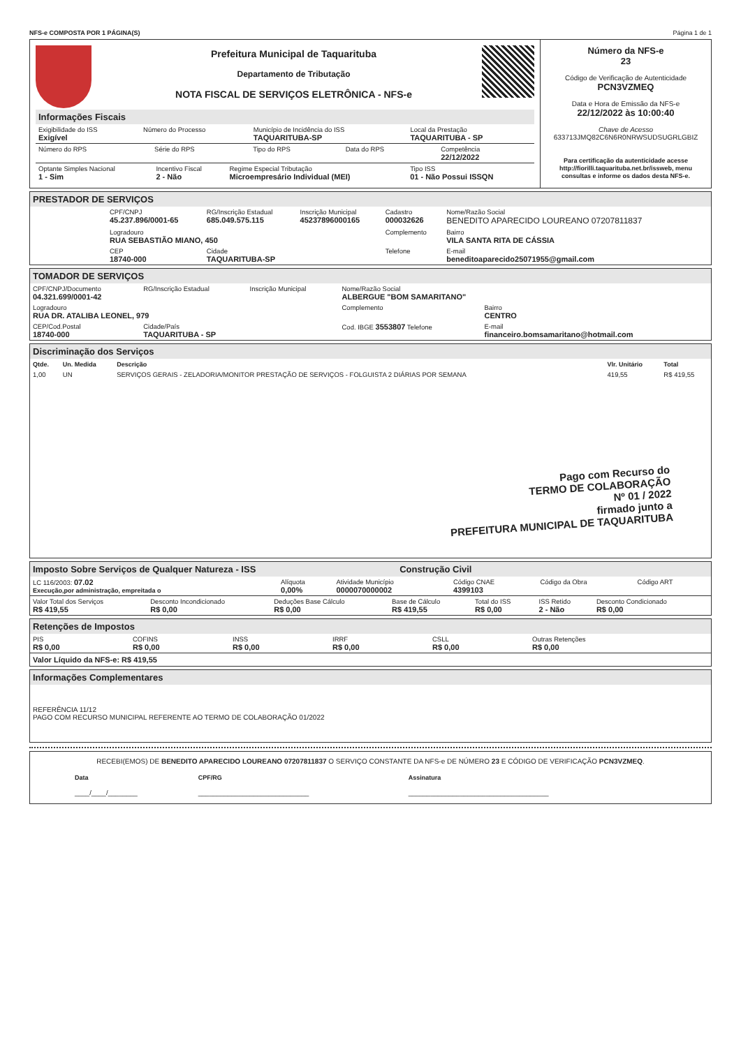NFS-e COMPOSTA POR 1 PÁGINA(S) Página 1 de 1
Prefeitura Municipal de Taquarituba
Departamento de Tributação
NOTA FISCAL DE SERVIÇOS ELETRÔNICA - NFS-e
Informações Fiscais
| Exigibilidade do ISS Exigível | Número do Processo | Município de Incidência do ISS TAQUARITUBA-SP | Local da Prestação TAQUARITUBA - SP |
| Número do RPS | Série do RPS | Tipo do RPS | Data do RPS | Competência 22/12/2022 |
| Optante Simples Nacional 1 - Sim | Incentivo Fiscal 2 - Não | Regime Especial Tributação Microempresário Individual (MEI) | Tipo ISS 01 - Não Possui ISSQN |
Número da NFS-e
23
Código de Verificação de Autenticidade
PCN3VZMEQ
Data e Hora de Emissão da NFS-e
22/12/2022 às 10:00:40
Chave de Acesso
633713JMQ82C6N6R0NRWSUDSUGRLGBIZ
Para certificação da autenticidade acesse http://fiorilli.taquarituba.net.br/issweb, menu consultas e informe os dados desta NFS-e.
PRESTADOR DE SERVIÇOS
| CPF/CNPJ 45.237.896/0001-65 | RG/Inscrição Estadual 685.049.575.115 | Inscrição Municipal 45237896000165 | Cadastro 000032626 | Nome/Razão Social BENEDITO APARECIDO LOUREANO 07207811837 |
| Logradouro RUA SEBASTIÃO MIANO, 450 | | | Complemento | Bairro VILA SANTA RITA DE CÁSSIA |
| CEP 18740-000 | Cidade TAQUARITUBA-SP | | Telefone | E-mail beneditoaparecido25071955@gmail.com |
TOMADOR DE SERVIÇOS
| CPF/CNPJ/Documento 04.321.699/0001-42 | RG/Inscrição Estadual | Inscrição Municipal | Nome/Razão Social ALBERGUE "BOM SAMARITANO" | |
| Logradouro RUA DR. ATALIBA LEONEL, 979 | | | Complemento | Bairro CENTRO |
| CEP/Cod.Postal 18740-000 | Cidade/País TAQUARITUBA - SP | | Cod. IBGE 3553807 Telefone | E-mail financeiro.bomsamaritano@hotmail.com |
Discriminação dos Serviços
| Qtde. | Un. Medida | Descrição | Vlr. Unitário | Total |
| --- | --- | --- | --- | --- |
| 1,00 | UN | SERVIÇOS GERAIS - ZELADORIA/MONITOR PRESTAÇÃO DE SERVIÇOS - FOLGUISTA 2 DIÁRIAS POR SEMANA | 419,55 | R$ 419,55 |
Pago com Recurso do
TERMO DE COLABORAÇÃO
Nº 01 / 2022
firmado junto a
PREFEITURA MUNICIPAL DE TAQUARITUBA
Imposto Sobre Serviços de Qualquer Natureza - ISS Construção Civil
| LC 116/2003: 07.02 Execução,por administração, empreitada o | Alíquota 0,00% | Atividade Município 0000070000002 | Código CNAE 4399103 | Código da Obra | Código ART |
| Valor Total dos Serviços R$ 419,55 | Desconto Incondicionado R$ 0,00 | Deduções Base Cálculo R$ 0,00 | Base de Cálculo R$ 419,55 | Total do ISS R$ 0,00 | ISS Retido 2 - Não | Desconto Condicionado R$ 0,00 |
Retenções de Impostos
| PIS R$ 0,00 | COFINS R$ 0,00 | INSS R$ 0,00 | IRRF R$ 0,00 | CSLL R$ 0,00 | Outras Retenções R$ 0,00 |
Valor Líquido da NFS-e: R$ 419,55
Informações Complementares
REFERÊNCIA 11/12
PAGO COM RECURSO MUNICIPAL REFERENTE AO TERMO DE COLABORAÇÃO 01/2022
RECEBI(EMOS) DE BENEDITO APARECIDO LOUREANO 07207811837 O SERVIÇO CONSTANTE DA NFS-e DE NÚMERO 23 E CÓDIGO DE VERIFICAÇÃO PCN3VZMEQ.
| Data ____/____/________ | CPF/RG ______________________________ | Assinatura ______________________________________ |